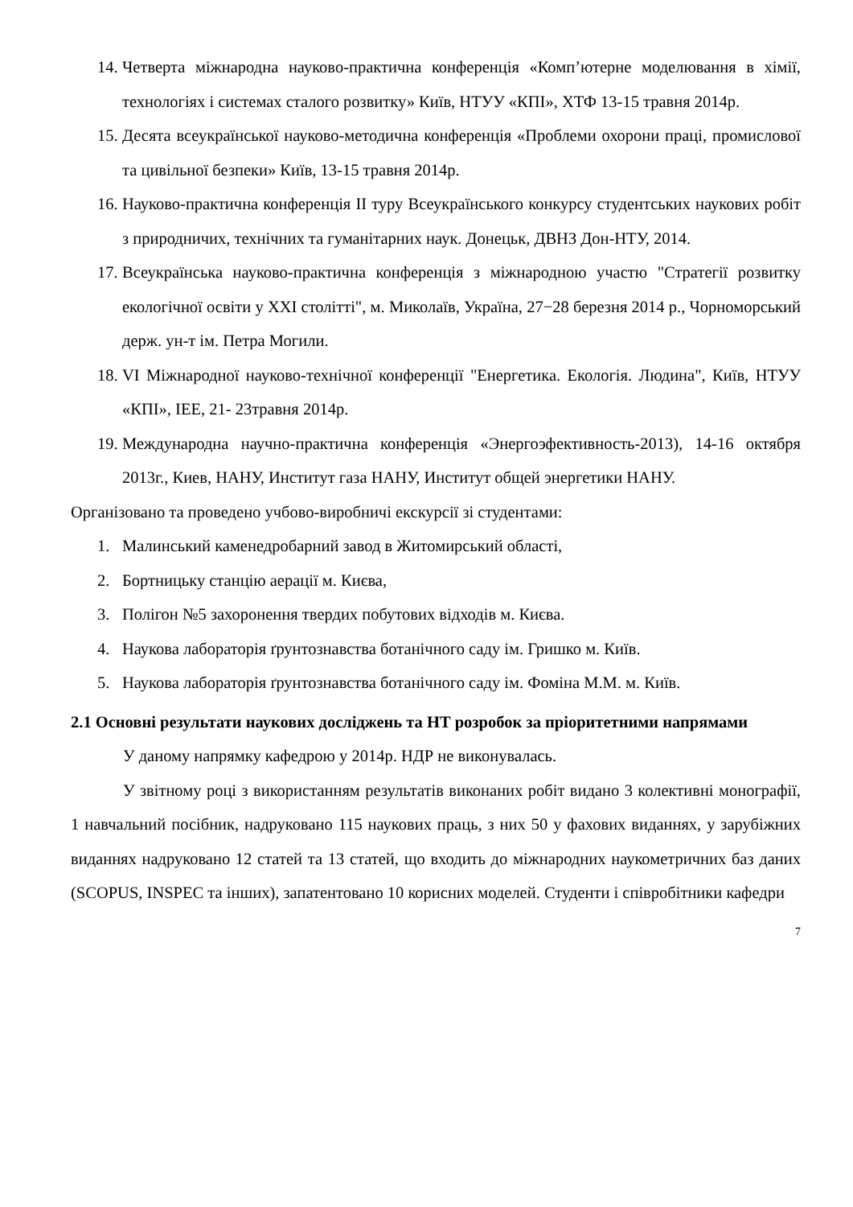14. Четверта міжнародна науково-практична конференція «Комп’ютерне моделювання в хімії, технологіях і системах сталого розвитку» Київ, НТУУ «КПІ», ХТФ 13-15 травня 2014р.
15. Десята всеукраїнської науково-методична конференція «Проблеми охорони праці, промислової та цивільної безпеки» Київ, 13-15 травня 2014р.
16. Науково-практична конференція ІІ туру Всеукраїнського конкурсу студентських наукових робіт з природничих, технічних та гуманітарних наук. Донецьк, ДВНЗ Дон-НТУ, 2014.
17. Всеукраїнська науково-практична конференція з міжнародною участю "Стратегії розвитку екологічної освіти у XXI столітті", м. Миколаїв, Україна, 27−28 березня 2014 р., Чорноморський держ. ун-т ім. Петра Могили.
18. VI Міжнародної науково-технічної конференції "Енергетика. Екологія. Людина", Київ, НТУУ «КПІ», ІЕЕ, 21- 23травня 2014р.
19. Международна научно-практична конференція «Энергоэфективность-2013), 14-16 октября 2013г., Киев, НАНУ, Институт газа НАНУ, Институт общей энергетики НАНУ.
Організовано та проведено учбово-виробничі екскурсії зі студентами:
1. Малинський каменедробарний завод в Житомирський області,
2. Бортницьку станцію аерації м. Києва,
3. Полігон №5 захоронення твердих побутових відходів м. Києва.
4. Наукова лабораторія ґрунтознавства ботанічного саду ім. Гришко м. Київ.
5. Наукова лабораторія ґрунтознавства ботанічного саду ім. Фоміна М.М. м. Київ.
2.1 Основні результати наукових досліджень та НТ розробок за пріоритетними напрямами
У даному напрямку кафедрою у 2014р. НДР не виконувалась.
У звітному році з використанням результатів виконаних робіт видано 3 колективні монографії, 1 навчальний посібник, надруковано 115 наукових праць, з них 50 у фахових виданнях, у зарубіжних виданнях надруковано 12 статей та 13 статей, що входить до міжнародних наукометричних баз даних (SCOPUS, INSPEC та інших), запатентовано 10 корисних моделей. Студенти і співробітники кафедри
7